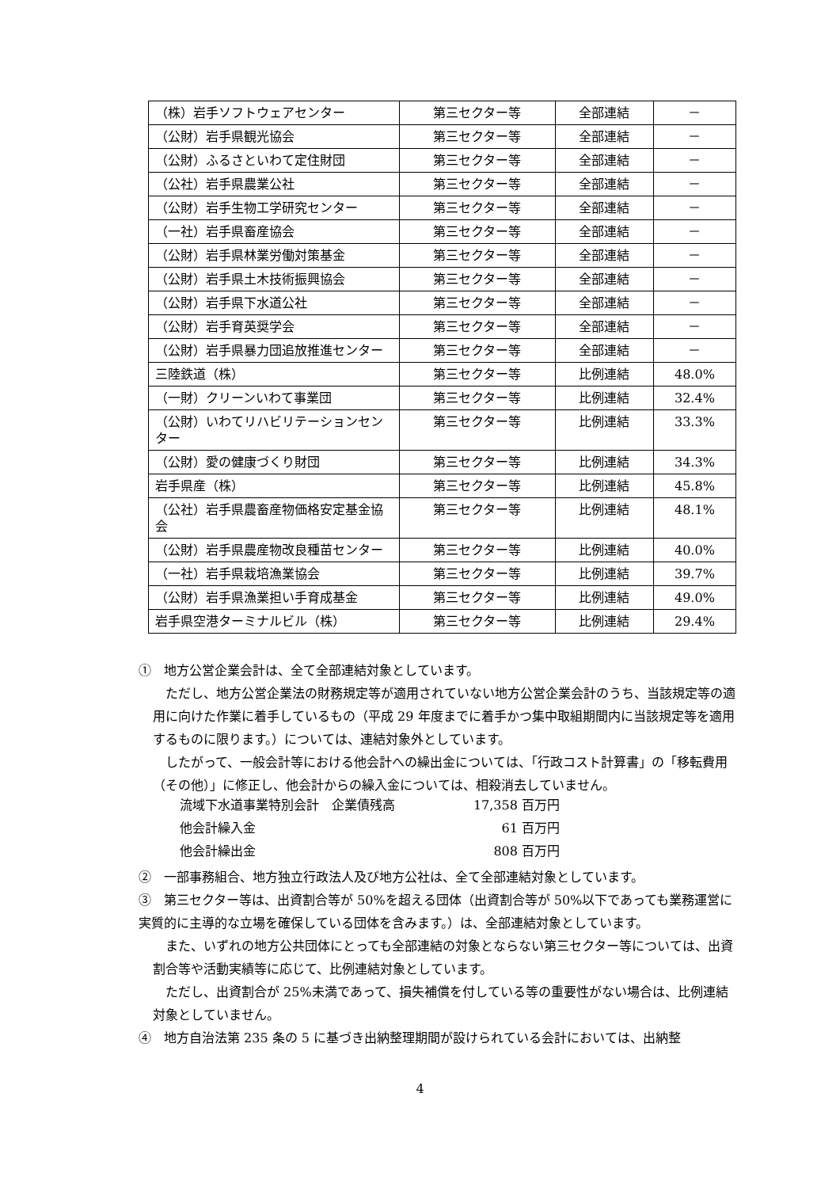| （株）岩手ソフトウェアセンター | 第三セクター等 | 全部連結 | － |
| （公財）岩手県観光協会 | 第三セクター等 | 全部連結 | － |
| （公財）ふるさといわて定住財団 | 第三セクター等 | 全部連結 | － |
| （公社）岩手県農業公社 | 第三セクター等 | 全部連結 | － |
| （公財）岩手生物工学研究センター | 第三セクター等 | 全部連結 | － |
| （一社）岩手県畜産協会 | 第三セクター等 | 全部連結 | － |
| （公財）岩手県林業労働対策基金 | 第三セクター等 | 全部連結 | － |
| （公財）岩手県土木技術振興協会 | 第三セクター等 | 全部連結 | － |
| （公財）岩手県下水道公社 | 第三セクター等 | 全部連結 | － |
| （公財）岩手育英奨学会 | 第三セクター等 | 全部連結 | － |
| （公財）岩手県暴力団追放推進センター | 第三セクター等 | 全部連結 | － |
| 三陸鉄道（株） | 第三セクター等 | 比例連結 | 48.0% |
| （一財）クリーンいわて事業団 | 第三セクター等 | 比例連結 | 32.4% |
| （公財）いわてリハビリテーションセンター | 第三セクター等 | 比例連結 | 33.3% |
| （公財）愛の健康づくり財団 | 第三セクター等 | 比例連結 | 34.3% |
| 岩手県産（株） | 第三セクター等 | 比例連結 | 45.8% |
| （公社）岩手県農畜産物価格安定基金協会 | 第三セクター等 | 比例連結 | 48.1% |
| （公財）岩手県農産物改良種苗センター | 第三セクター等 | 比例連結 | 40.0% |
| （一社）岩手県栽培漁業協会 | 第三セクター等 | 比例連結 | 39.7% |
| （公財）岩手県漁業担い手育成基金 | 第三セクター等 | 比例連結 | 49.0% |
| 岩手県空港ターミナルビル（株） | 第三セクター等 | 比例連結 | 29.4% |
①　地方公営企業会計は、全て全部連結対象としています。
　ただし、地方公営企業法の財務規定等が適用されていない地方公営企業会計のうち、当該規定等の適用に向けた作業に着手しているもの（平成 29 年度までに着手かつ集中取組期間内に当該規定等を適用するものに限ります。）については、連結対象外としています。
　したがって、一般会計等における他会計への繰出金については、「行政コスト計算書」の「移転費用（その他）」に修正し、他会計からの繰入金については、相殺消去していません。
| 流域下水道事業特別会計 企業債残高 | 17,358 百万円 |
| 他会計繰入金 | 61 百万円 |
| 他会計繰出金 | 808 百万円 |
②　一部事務組合、地方独立行政法人及び地方公社は、全て全部連結対象としています。
③　第三セクター等は、出資割合等が 50%を超える団体（出資割合等が 50%以下であっても業務運営に実質的に主導的な立場を確保している団体を含みます。）は、全部連結対象としています。
　また、いずれの地方公共団体にとっても全部連結の対象とならない第三セクター等については、出資割合等や活動実績等に応じて、比例連結対象としています。
　ただし、出資割合が 25%未満であって、損失補償を付している等の重要性がない場合は、比例連結対象としていません。
④　地方自治法第 235 条の 5 に基づき出納整理期間が設けられている会計においては、出納整
4